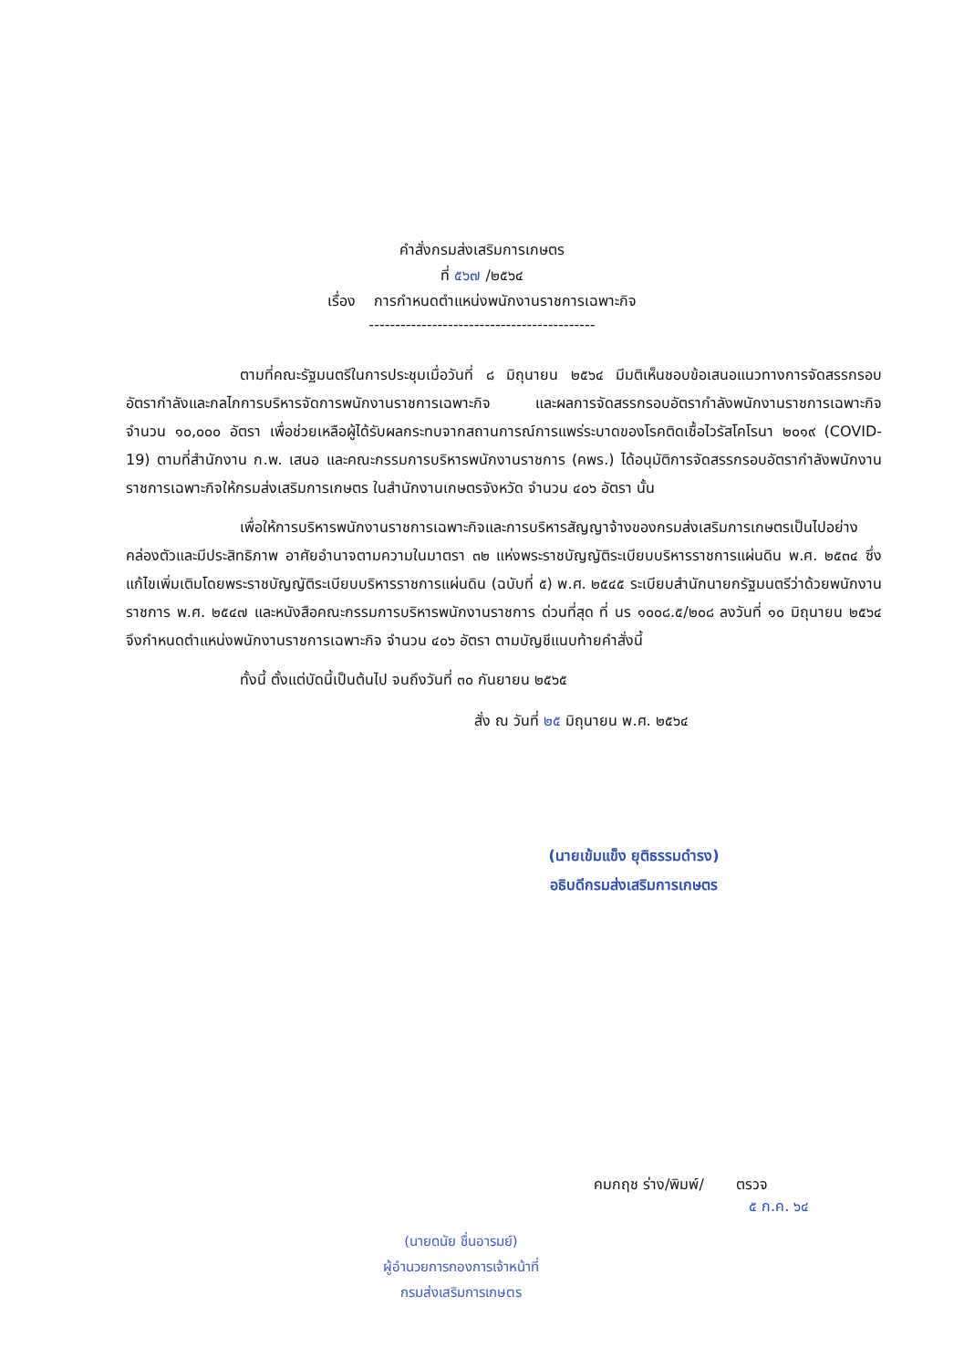คำสั่งกรมส่งเสริมการเกษตร
ที่ ๕๖๗ /๒๕๖๔
เรื่อง การกำหนดตำแหน่งพนักงานราชการเฉพาะกิจ
-------------------------------------------
ตามที่คณะรัฐมนตรีในการประชุมเมื่อวันที่ ๘ มิถุนายน ๒๕๖๔ มีมติเห็นชอบข้อเสนอแนวทางการจัดสรรกรอบอัตรากำลังและกลไกการบริหารจัดการพนักงานราชการเฉพาะกิจ และผลการจัดสรรกรอบอัตรากำลังพนักงานราชการเฉพาะกิจ จำนวน ๑๐,๐๐๐ อัตรา เพื่อช่วยเหลือผู้ได้รับผลกระทบจากสถานการณ์การแพร่ระบาดของโรคติดเชื้อไวรัสโคโรนา ๒๐๑๙ (COVID-19) ตามที่สำนักงาน ก.พ. เสนอ และคณะกรรมการบริหารพนักงานราชการ (คพร.) ได้อนุมัติการจัดสรรกรอบอัตรากำลังพนักงานราชการเฉพาะกิจให้กรมส่งเสริมการเกษตร ในสำนักงานเกษตรจังหวัด จำนวน ๔๐๖ อัตรา นั้น
เพื่อให้การบริหารพนักงานราชการเฉพาะกิจและการบริหารสัญญาจ้างของกรมส่งเสริมการเกษตรเป็นไปอย่างคล่องตัวและมีประสิทธิภาพ อาศัยอำนาจตามความในมาตรา ๓๒ แห่งพระราชบัญญัติระเบียบบริหารราชการแผ่นดิน พ.ศ. ๒๕๓๔ ซึ่งแก้ไขเพิ่มเติมโดยพระราชบัญญัติระเบียบบริหารราชการแผ่นดิน (ฉบับที่ ๕) พ.ศ. ๒๕๔๕ ระเบียบสำนักนายกรัฐมนตรีว่าด้วยพนักงานราชการ พ.ศ. ๒๕๔๗ และหนังสือคณะกรรมการบริหารพนักงานราชการ ด่วนที่สุด ที่ นร ๑๐๐๘.๕/๒๐๘ ลงวันที่ ๑๐ มิถุนายน ๒๕๖๔ จึงกำหนดตำแหน่งพนักงานราชการเฉพาะกิจ จำนวน ๔๐๖ อัตรา ตามบัญชีแนบท้ายคำสั่งนี้
ทั้งนี้ ตั้งแต่บัดนี้เป็นต้นไป จนถึงวันที่ ๓๐ กันยายน ๒๕๖๕
สั่ง ณ วันที่ ๒๕ มิถุนายน พ.ศ. ๒๕๖๔
(นายเข้มแข็ง ยุติธรรมดำรง)
อธิบดีกรมส่งเสริมการเกษตร
(นายดนัย ชื่นอารมย์)
ผู้อำนวยการกองการเจ้าหน้าที่
กรมส่งเสริมการเกษตร
คมกฤช ร่าง/พิมพ์/ ตรวจ
๕ ก.ค. ๖๔